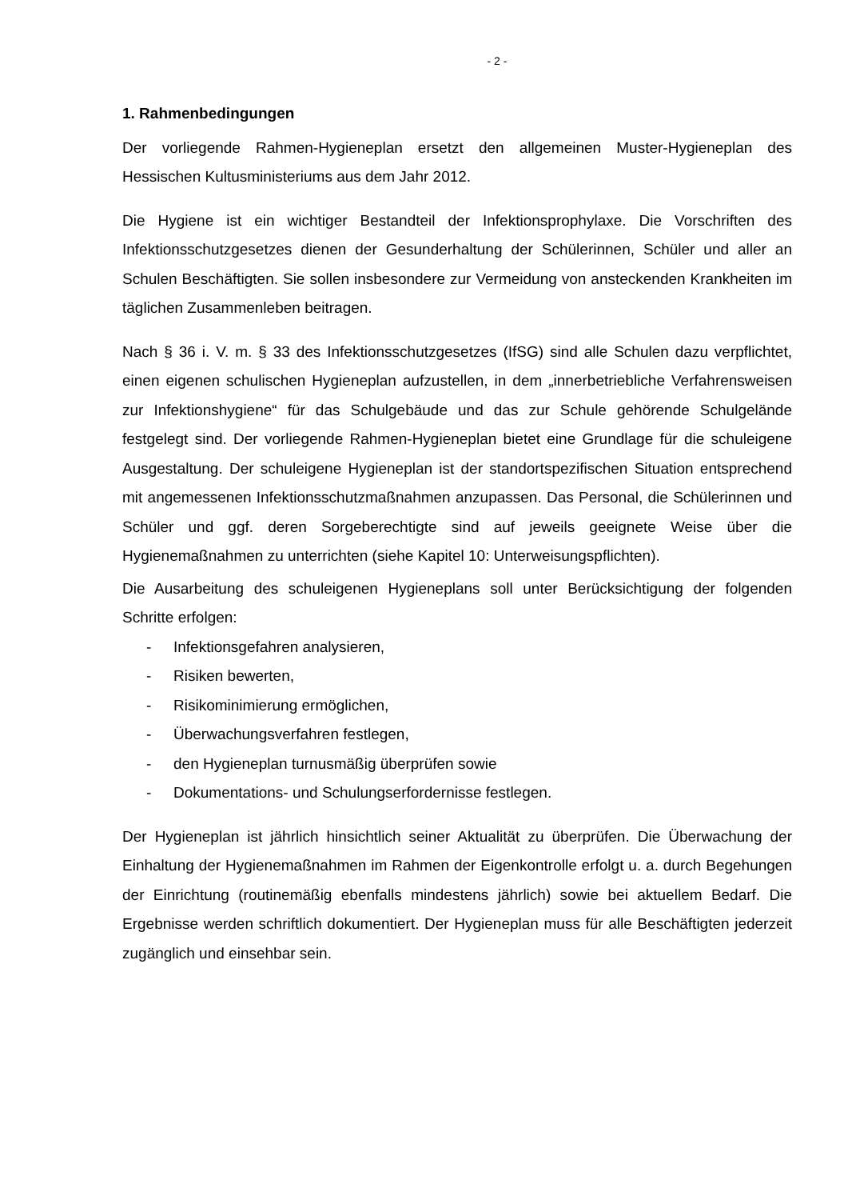- 2 -
1. Rahmenbedingungen
Der vorliegende Rahmen-Hygieneplan ersetzt den allgemeinen Muster-Hygieneplan des Hessischen Kultusministeriums aus dem Jahr 2012.
Die Hygiene ist ein wichtiger Bestandteil der Infektionsprophylaxe. Die Vorschriften des Infektionsschutzgesetzes dienen der Gesunderhaltung der Schülerinnen, Schüler und aller an Schulen Beschäftigten. Sie sollen insbesondere zur Vermeidung von ansteckenden Krankheiten im täglichen Zusammenleben beitragen.
Nach § 36 i. V. m. § 33 des Infektionsschutzgesetzes (IfSG) sind alle Schulen dazu verpflichtet, einen eigenen schulischen Hygieneplan aufzustellen, in dem „innerbetriebliche Verfahrensweisen zur Infektionshygiene“ für das Schulgebäude und das zur Schule gehörende Schulgelände festgelegt sind. Der vorliegende Rahmen-Hygieneplan bietet eine Grundlage für die schuleigene Ausgestaltung. Der schuleigene Hygieneplan ist der standortspezifischen Situation entsprechend mit angemessenen Infektionsschutzmaßnahmen anzupassen. Das Personal, die Schülerinnen und Schüler und ggf. deren Sorgeberechtigte sind auf jeweils geeignete Weise über die Hygienemaßnahmen zu unterrichten (siehe Kapitel 10: Unterweisungspflichten).
Die Ausarbeitung des schuleigenen Hygieneplans soll unter Berücksichtigung der folgenden Schritte erfolgen:
- Infektionsgefahren analysieren,
- Risiken bewerten,
- Risikominimierung ermöglichen,
- Überwachungsverfahren festlegen,
- den Hygieneplan turnusmäßig überprüfen sowie
- Dokumentations- und Schulungserfordernisse festlegen.
Der Hygieneplan ist jährlich hinsichtlich seiner Aktualität zu überprüfen. Die Überwachung der Einhaltung der Hygienemaßnahmen im Rahmen der Eigenkontrolle erfolgt u. a. durch Begehungen der Einrichtung (routinemäßig ebenfalls mindestens jährlich) sowie bei aktuellem Bedarf. Die Ergebnisse werden schriftlich dokumentiert. Der Hygieneplan muss für alle Beschäftigten jederzeit zugänglich und einsehbar sein.